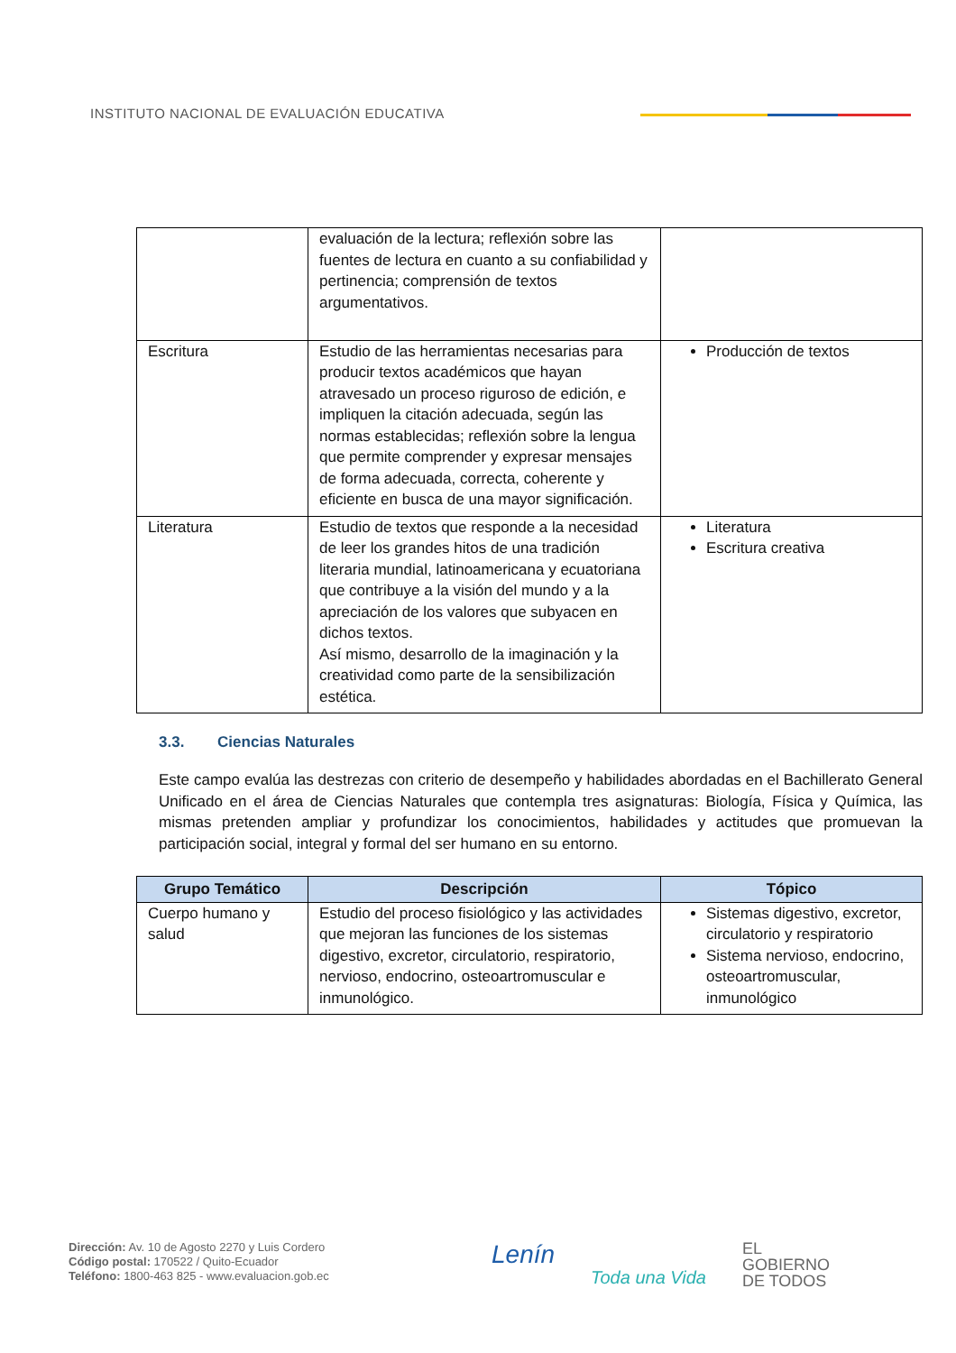INSTITUTO NACIONAL DE EVALUACIÓN EDUCATIVA
| | evaluación de la lectura; reflexión sobre las fuentes de lectura en cuanto a su confiabilidad y pertinencia; comprensión de textos argumentativos. | |
| Escritura | Estudio de las herramientas necesarias para producir textos académicos que hayan atravesado un proceso riguroso de edición, e impliquen la citación adecuada, según las normas establecidas; reflexión sobre la lengua que permite comprender y expresar mensajes de forma adecuada, correcta, coherente y eficiente en busca de una mayor significación. | Producción de textos |
| Literatura | Estudio de textos que responde a la necesidad de leer los grandes hitos de una tradición literaria mundial, latinoamericana y ecuatoriana que contribuye a la visión del mundo y a la apreciación de los valores que subyacen en dichos textos. Así mismo, desarrollo de la imaginación y la creatividad como parte de la sensibilización estética. | Literatura Escritura creativa |
3.3. Ciencias Naturales
Este campo evalúa las destrezas con criterio de desempeño y habilidades abordadas en el Bachillerato General Unificado en el área de Ciencias Naturales que contempla tres asignaturas: Biología, Física y Química, las mismas pretenden ampliar y profundizar los conocimientos, habilidades y actitudes que promuevan la participación social, integral y formal del ser humano en su entorno.
| Grupo Temático | Descripción | Tópico |
| --- | --- | --- |
| Cuerpo humano y salud | Estudio del proceso fisiológico y las actividades que mejoran las funciones de los sistemas digestivo, excretor, circulatorio, respiratorio, nervioso, endocrino, osteoartromuscular e inmunológico. | Sistemas digestivo, excretor, circulatorio y respiratorio Sistema nervioso, endocrino, osteoartromuscular, inmunológico |
Dirección: Av. 10 de Agosto 2270 y Luis Cordero
Código postal: 170522 / Quito-Ecuador
Teléfono: 1800-463 825 - www.evaluacion.gob.ec
Lenín Toda una Vida EL
GOBIERNO
DE TODOS